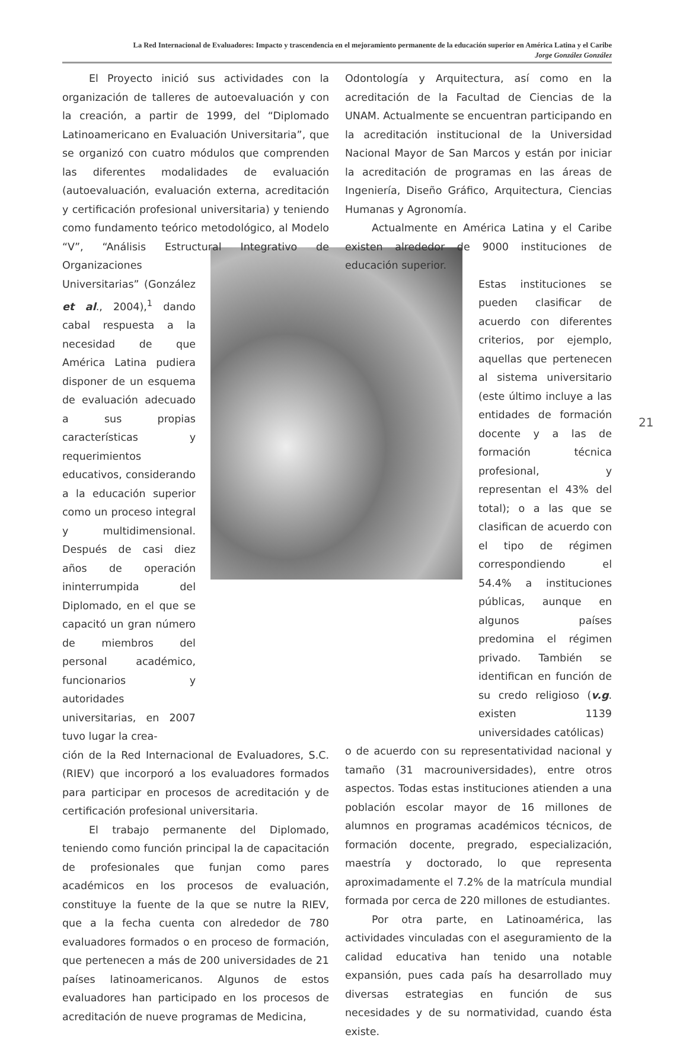La Red Internacional de Evaluadores: Impacto y trascendencia en el mejoramiento permanente de la educación superior en América Latina y el Caribe
Jorge González González
El Proyecto inició sus actividades con la organización de talleres de autoevaluación y con la creación, a partir de 1999, del “Diplomado Latinoamericano en Evaluación Universitaria”, que se organizó con cuatro módulos que comprenden las diferentes modalidades de evaluación (autoevaluación, evaluación externa, acreditación y certificación profesional universitaria) y teniendo como fundamento teórico metodológico, al Modelo “V”, “Análisis Estructural Integrativo de Organizaciones
Universitarias” (González et al., 2004),<sup>1</sup> dando cabal respuesta a la necesidad de que América Latina pudiera disponer de un esquema de evaluación adecuado a sus propias características y requerimientos educativos, considerando a la educación superior como un proceso integral y multidimensional. Después de casi diez años de operación ininterrumpida del Diplomado, en el que se capacitó un gran número de miembros del personal académico, funcionarios y autoridades universitarias, en 2007 tuvo lugar la crea-
ción de la Red Internacional de Evaluadores, S.C. (RIEV) que incorporó a los evaluadores formados para participar en procesos de acreditación y de certificación profesional universitaria.
El trabajo permanente del Diplomado, teniendo como función principal la de capacitación de profesionales que funjan como pares académicos en los procesos de evaluación, constituye la fuente de la que se nutre la RIEV, que a la fecha cuenta con alrededor de 780 evaluadores formados o en proceso de formación, que pertenecen a más de 200 universidades de 21 países latinoamericanos. Algunos de estos evaluadores han participado en los procesos de acreditación de nueve programas de Medicina,
Odontología y Arquitectura, así como en la acreditación de la Facultad de Ciencias de la UNAM. Actualmente se encuentran participando en la acreditación institucional de la Universidad Nacional Mayor de San Marcos y están por iniciar la acreditación de programas en las áreas de Ingeniería, Diseño Gráfico, Arquitectura, Ciencias Humanas y Agronomía.
Actualmente en América Latina y el Caribe existen alrededor de 9000 instituciones de educación superior.
Estas instituciones se pueden clasificar de acuerdo con diferentes criterios, por ejemplo, aquellas que pertenecen al sistema universitario (este último incluye a las entidades de formación docente y a las de formación técnica profesional, y representan el 43% del total); o a las que se clasifican de acuerdo con el tipo de régimen correspondiendo el 54.4% a instituciones públicas, aunque en algunos países predomina el régimen privado. También se identifican en función de su credo religioso (v.g. existen 1139 universidades católicas)
o de acuerdo con su representatividad nacional y tamaño (31 macrouniversidades), entre otros aspectos. Todas estas instituciones atienden a una población escolar mayor de 16 millones de alumnos en programas académicos técnicos, de formación docente, pregrado, especialización, maestría y doctorado, lo que representa aproximadamente el 7.2% de la matrícula mundial formada por cerca de 220 millones de estudiantes.
Por otra parte, en Latinoamérica, las actividades vinculadas con el aseguramiento de la calidad educativa han tenido una notable expansión, pues cada país ha desarrollado muy diversas estrategias en función de sus necesidades y de su normatividad, cuando ésta existe.
21